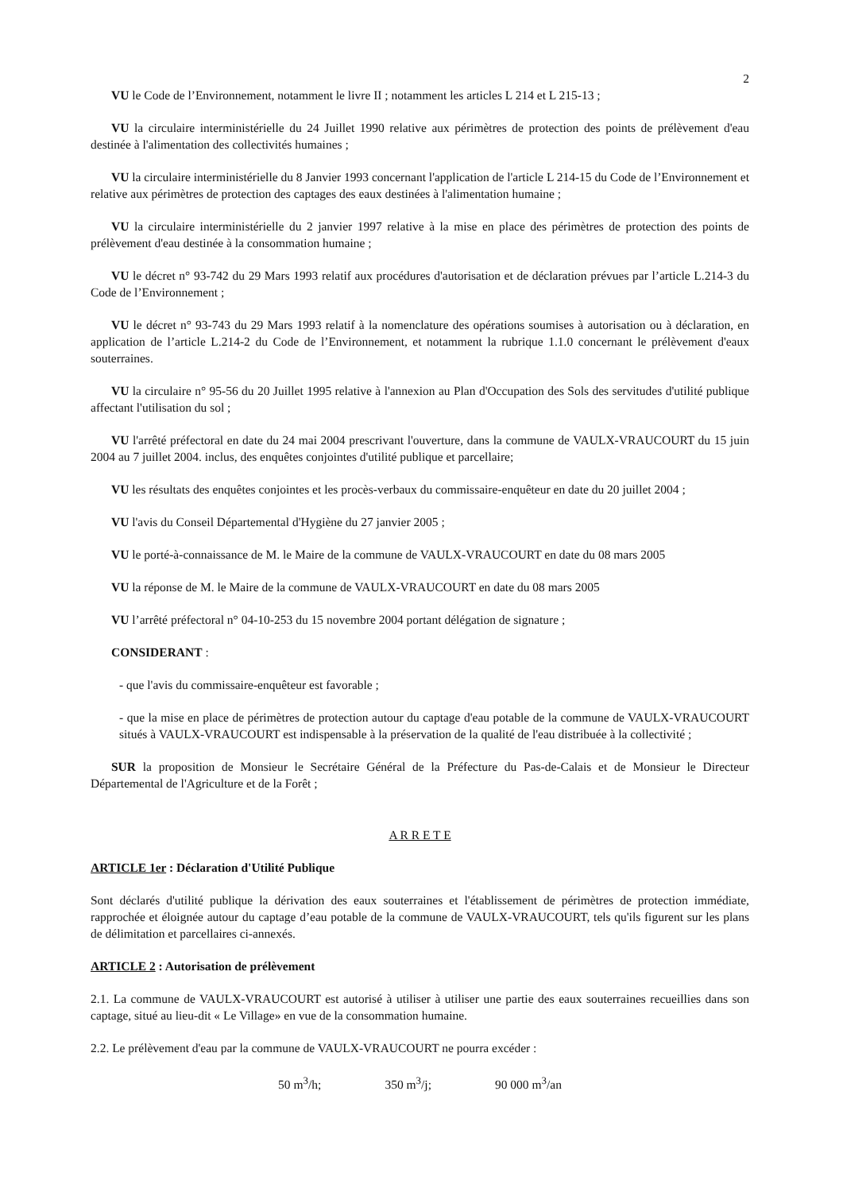2
VU le Code de l’Environnement, notamment le livre II ; notamment les articles L 214 et L 215-13 ;
VU la circulaire interministérielle du 24 Juillet 1990 relative aux périmètres de protection des points de prélèvement d'eau destinée à l'alimentation des collectivités humaines ;
VU la circulaire interministérielle du 8 Janvier 1993 concernant l'application de l'article L 214-15 du Code de l’Environnement et relative aux périmètres de protection des captages des eaux destinées à l'alimentation humaine ;
VU la circulaire interministérielle du 2 janvier 1997 relative à la mise en place des périmètres de protection des points de prélèvement d'eau destinée à la consommation humaine ;
VU le décret n° 93-742 du 29 Mars 1993 relatif aux procédures d'autorisation et de déclaration prévues par l’article L.214-3 du Code de l’Environnement ;
VU le décret n° 93-743 du 29 Mars 1993 relatif à la nomenclature des opérations soumises à autorisation ou à déclaration, en application de l’article L.214-2 du Code de l’Environnement, et notamment la rubrique 1.1.0 concernant le prélèvement d'eaux souterraines.
VU la circulaire n° 95-56 du 20 Juillet 1995 relative à l'annexion au Plan d'Occupation des Sols des servitudes d'utilité publique affectant l'utilisation du sol ;
VU l'arrêté préfectoral en date du 24 mai 2004 prescrivant l'ouverture, dans la commune de VAULX-VRAUCOURT du 15 juin 2004 au 7 juillet 2004. inclus, des enquêtes conjointes d'utilité publique et parcellaire;
VU les résultats des enquêtes conjointes et les procès-verbaux du commissaire-enquêteur en date du 20 juillet 2004 ;
VU l'avis du Conseil Départemental d'Hygiène du 27 janvier 2005 ;
VU le porté-à-connaissance de M. le Maire de la commune de VAULX-VRAUCOURT en date du 08 mars 2005
VU la réponse de M. le Maire de la commune de VAULX-VRAUCOURT en date du 08 mars 2005
VU l’arrêté préfectoral n° 04-10-253 du 15 novembre 2004 portant délégation de signature ;
CONSIDERANT :
- que l'avis du commissaire-enquêteur est favorable ;
- que la mise en place de périmètres de protection autour du captage d'eau potable de la commune de VAULX-VRAUCOURT situés à VAULX-VRAUCOURT est indispensable à la préservation de la qualité de l'eau distribuée à la collectivité ;
SUR la proposition de Monsieur le Secrétaire Général de la Préfecture du Pas-de-Calais et de Monsieur le Directeur Départemental de l'Agriculture et de la Forêt ;
A R R E T E
ARTICLE 1er : Déclaration d'Utilité Publique
Sont déclarés d'utilité publique la dérivation des eaux souterraines et l'établissement de périmètres de protection immédiate, rapprochée et éloignée autour du captage d’eau potable de la commune de VAULX-VRAUCOURT, tels qu'ils figurent sur les plans de délimitation et parcellaires ci-annexés.
ARTICLE 2 : Autorisation de prélèvement
2.1. La commune de VAULX-VRAUCOURT est autorisé à utiliser à utiliser une partie des eaux souterraines recueillies dans son captage, situé au lieu-dit « Le Village» en vue de la consommation humaine.
2.2. Le prélèvement d'eau par la commune de VAULX-VRAUCOURT ne pourra excéder :
50 m<sup>3</sup>/h; 350 m<sup>3</sup>/j; 90 000 m<sup>3</sup>/an